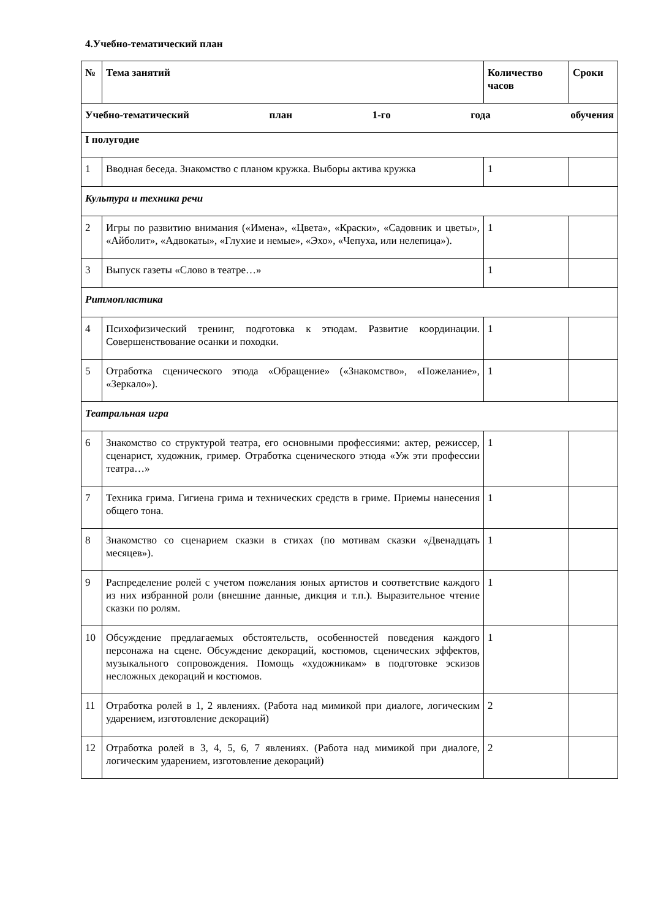4.Учебно-тематический план
| № | Тема занятий | Количество часов | Сроки |
| --- | --- | --- | --- |
| Учебно-тематический план 1-го года обучения | | | |
| I полугодие | | | |
| 1 | Вводная беседа. Знакомство с планом кружка. Выборы актива кружка | 1 | |
| Культура и техника речи | | | |
| 2 | Игры по развитию внимания («Имена», «Цвета», «Краски», «Садовник и цветы», «Айболит», «Адвокаты», «Глухие и немые», «Эхо», «Чепуха, или нелепица»). | 1 | |
| 3 | Выпуск газеты «Слово в театре…» | 1 | |
| Ритмопластика | | | |
| 4 | Психофизический тренинг, подготовка к этюдам. Развитие координации. Совершенствование осанки и походки. | 1 | |
| 5 | Отработка сценического этюда «Обращение» («Знакомство», «Пожелание», «Зеркало»). | 1 | |
| Театральная игра | | | |
| 6 | Знакомство со структурой театра, его основными профессиями: актер, режиссер, сценарист, художник, гример. Отработка сценического этюда «Уж эти профессии театра…» | 1 | |
| 7 | Техника грима. Гигиена грима и технических средств в гриме. Приемы нанесения общего тона. | 1 | |
| 8 | Знакомство со сценарием сказки в стихах (по мотивам сказки «Двенадцать месяцев»). | 1 | |
| 9 | Распределение ролей с учетом пожелания юных артистов и соответствие каждого из них избранной роли (внешние данные, дикция и т.п.). Выразительное чтение сказки по ролям. | 1 | |
| 10 | Обсуждение предлагаемых обстоятельств, особенностей поведения каждого персонажа на сцене. Обсуждение декораций, костюмов, сценических эффектов, музыкального сопровождения. Помощь «художникам» в подготовке эскизов несложных декораций и костюмов. | 1 | |
| 11 | Отработка ролей в 1, 2 явлениях. (Работа над мимикой при диалоге, логическим ударением, изготовление декораций) | 2 | |
| 12 | Отработка ролей в 3, 4, 5, 6, 7 явлениях. (Работа над мимикой при диалоге, логическим ударением, изготовление декораций) | 2 | |